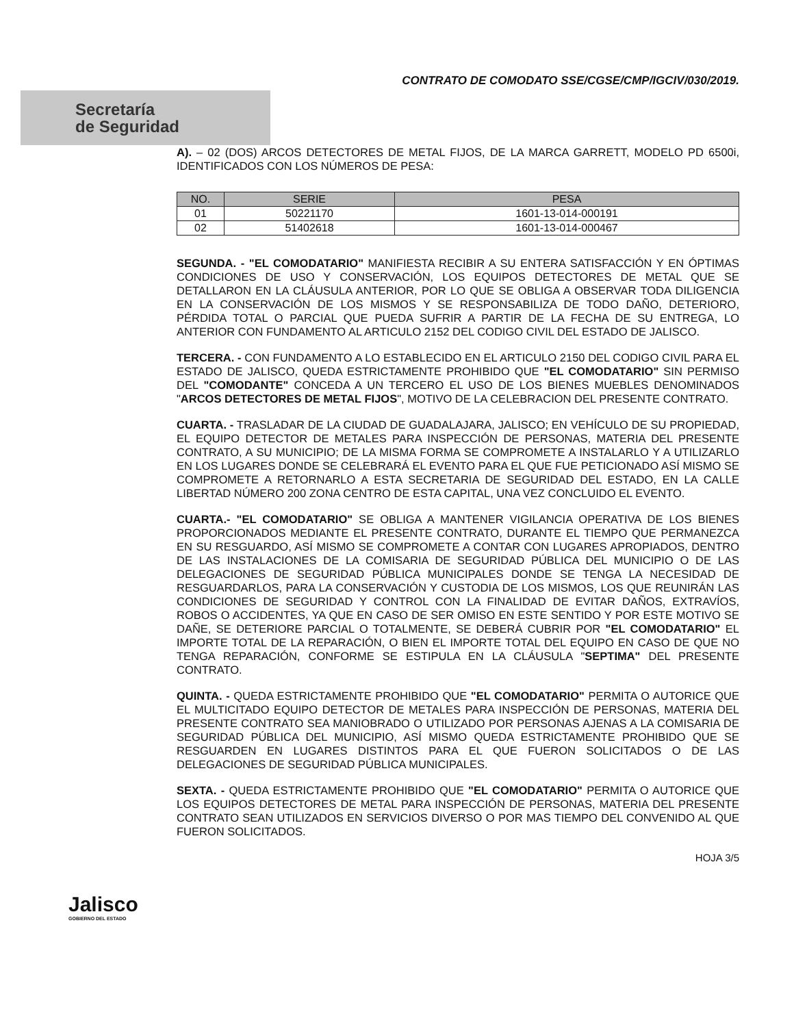CONTRATO DE COMODATO SSE/CGSE/CMP/IGCIV/030/2019.
Secretaría
de Seguridad
A). – 02 (DOS) ARCOS DETECTORES DE METAL FIJOS, DE LA MARCA GARRETT, MODELO PD 6500i, IDENTIFICADOS CON LOS NÚMEROS DE PESA:
| NO. | SERIE | PESA |
| --- | --- | --- |
| 01 | 50221170 | 1601-13-014-000191 |
| 02 | 51402618 | 1601-13-014-000467 |
SEGUNDA. - "EL COMODATARIO" MANIFIESTA RECIBIR A SU ENTERA SATISFACCIÓN Y EN ÓPTIMAS CONDICIONES DE USO Y CONSERVACIÓN, LOS EQUIPOS DETECTORES DE METAL QUE SE DETALLARON EN LA CLÁUSULA ANTERIOR, POR LO QUE SE OBLIGA A OBSERVAR TODA DILIGENCIA EN LA CONSERVACIÓN DE LOS MISMOS Y SE RESPONSABILIZA DE TODO DAÑO, DETERIORO, PÉRDIDA TOTAL O PARCIAL QUE PUEDA SUFRIR A PARTIR DE LA FECHA DE SU ENTREGA, LO ANTERIOR CON FUNDAMENTO AL ARTICULO 2152 DEL CODIGO CIVIL DEL ESTADO DE JALISCO.
TERCERA. - CON FUNDAMENTO A LO ESTABLECIDO EN EL ARTICULO 2150 DEL CODIGO CIVIL PARA EL ESTADO DE JALISCO, QUEDA ESTRICTAMENTE PROHIBIDO QUE "EL COMODATARIO" SIN PERMISO DEL "COMODANTE" CONCEDA A UN TERCERO EL USO DE LOS BIENES MUEBLES DENOMINADOS "ARCOS DETECTORES DE METAL FIJOS", MOTIVO DE LA CELEBRACION DEL PRESENTE CONTRATO.
CUARTA. - TRASLADAR DE LA CIUDAD DE GUADALAJARA, JALISCO; EN VEHÍCULO DE SU PROPIEDAD, EL EQUIPO DETECTOR DE METALES PARA INSPECCIÓN DE PERSONAS, MATERIA DEL PRESENTE CONTRATO, A SU MUNICIPIO; DE LA MISMA FORMA SE COMPROMETE A INSTALARLO Y A UTILIZARLO EN LOS LUGARES DONDE SE CELEBRARÁ EL EVENTO PARA EL QUE FUE PETICIONADO ASÍ MISMO SE COMPROMETE A RETORNARLO A ESTA SECRETARIA DE SEGURIDAD DEL ESTADO, EN LA CALLE LIBERTAD NÚMERO 200 ZONA CENTRO DE ESTA CAPITAL, UNA VEZ CONCLUIDO EL EVENTO.
CUARTA.- "EL COMODATARIO" SE OBLIGA A MANTENER VIGILANCIA OPERATIVA DE LOS BIENES PROPORCIONADOS MEDIANTE EL PRESENTE CONTRATO, DURANTE EL TIEMPO QUE PERMANEZCA EN SU RESGUARDO, ASÍ MISMO SE COMPROMETE A CONTAR CON LUGARES APROPIADOS, DENTRO DE LAS INSTALACIONES DE LA COMISARIA DE SEGURIDAD PÚBLICA DEL MUNICIPIO O DE LAS DELEGACIONES DE SEGURIDAD PÚBLICA MUNICIPALES DONDE SE TENGA LA NECESIDAD DE RESGUARDARLOS, PARA LA CONSERVACIÓN Y CUSTODIA DE LOS MISMOS, LOS QUE REUNIRÁN LAS CONDICIONES DE SEGURIDAD Y CONTROL CON LA FINALIDAD DE EVITAR DAÑOS, EXTRAVÍOS, ROBOS O ACCIDENTES, YA QUE EN CASO DE SER OMISO EN ESTE SENTIDO Y POR ESTE MOTIVO SE DAÑE, SE DETERIORE PARCIAL O TOTALMENTE, SE DEBERÁ CUBRIR POR "EL COMODATARIO" EL IMPORTE TOTAL DE LA REPARACIÓN, O BIEN EL IMPORTE TOTAL DEL EQUIPO EN CASO DE QUE NO TENGA REPARACIÓN, CONFORME SE ESTIPULA EN LA CLÁUSULA "SEPTIMA" DEL PRESENTE CONTRATO.
QUINTA. - QUEDA ESTRICTAMENTE PROHIBIDO QUE "EL COMODATARIO" PERMITA O AUTORICE QUE EL MULTICITADO EQUIPO DETECTOR DE METALES PARA INSPECCIÓN DE PERSONAS, MATERIA DEL PRESENTE CONTRATO SEA MANIOBRADO O UTILIZADO POR PERSONAS AJENAS A LA COMISARIA DE SEGURIDAD PÚBLICA DEL MUNICIPIO, ASÍ MISMO QUEDA ESTRICTAMENTE PROHIBIDO QUE SE RESGUARDEN EN LUGARES DISTINTOS PARA EL QUE FUERON SOLICITADOS O DE LAS DELEGACIONES DE SEGURIDAD PÚBLICA MUNICIPALES.
SEXTA. - QUEDA ESTRICTAMENTE PROHIBIDO QUE "EL COMODATARIO" PERMITA O AUTORICE QUE LOS EQUIPOS DETECTORES DE METAL PARA INSPECCIÓN DE PERSONAS, MATERIA DEL PRESENTE CONTRATO SEAN UTILIZADOS EN SERVICIOS DIVERSO O POR MAS TIEMPO DEL CONVENIDO AL QUE FUERON SOLICITADOS.
Jalisco
GOBIERNO DEL ESTADO
HOJA 3/5